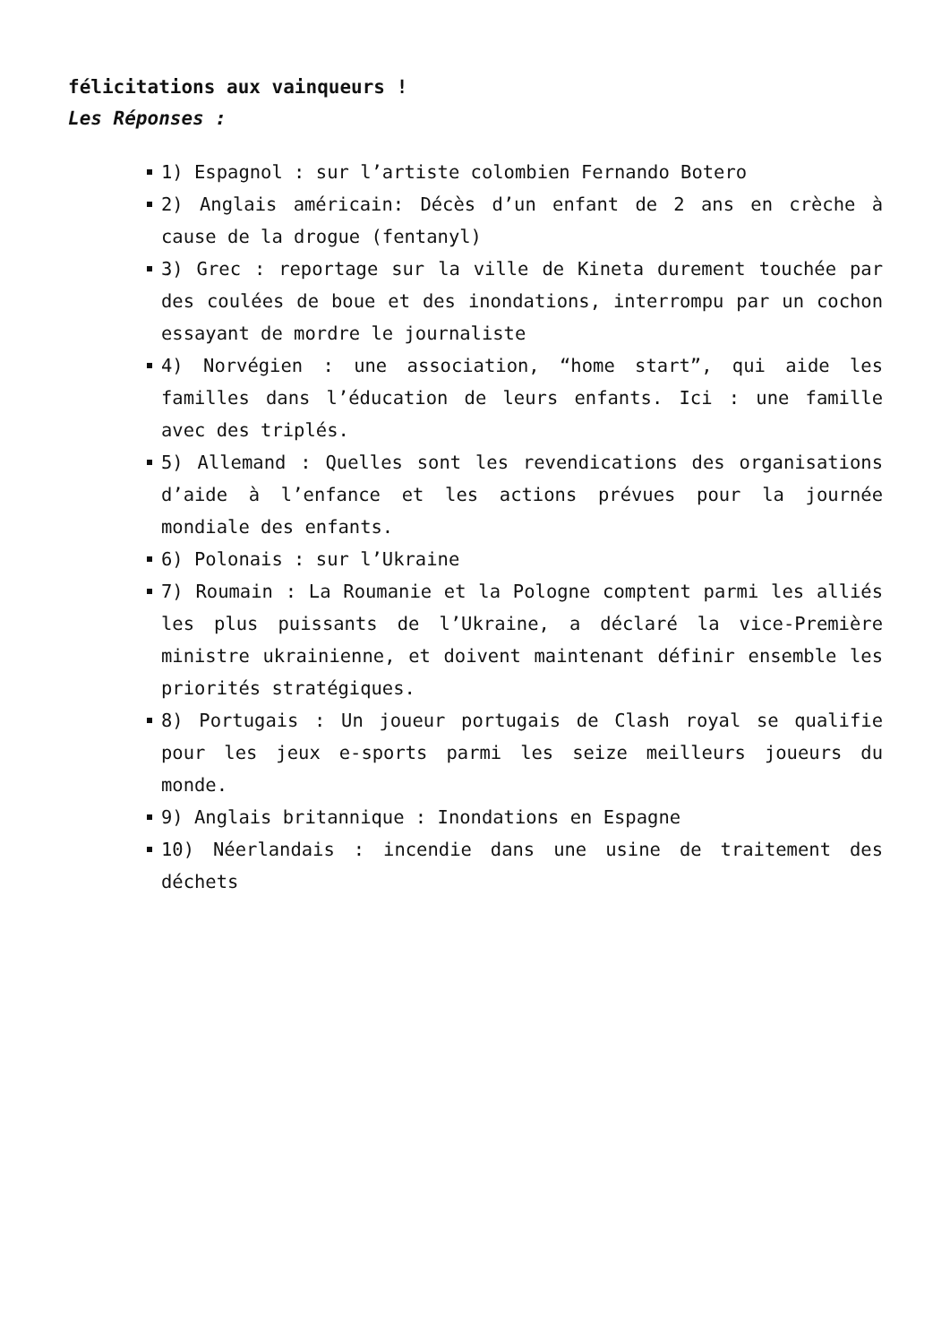félicitations aux vainqueurs !
Les Réponses :
1) Espagnol : sur l’artiste colombien Fernando Botero
2) Anglais américain: Décès d’un enfant de 2 ans en crèche à cause de la drogue (fentanyl)
3) Grec : reportage sur la ville de Kineta durement touchée par des coulées de boue et des inondations, interrompu par un cochon essayant de mordre le journaliste
4) Norvégien : une association, “home start”, qui aide les familles dans l’éducation de leurs enfants. Ici : une famille avec des triplés.
5) Allemand : Quelles sont les revendications des organisations d’aide à l’enfance et les actions prévues pour la journée mondiale des enfants.
6) Polonais : sur l’Ukraine
7) Roumain : La Roumanie et la Pologne comptent parmi les alliés les plus puissants de l’Ukraine, a déclaré la vice-Première ministre ukrainienne, et doivent maintenant définir ensemble les priorités stratégiques.
8) Portugais : Un joueur portugais de Clash royal se qualifie pour les jeux e-sports parmi les seize meilleurs joueurs du monde.
9) Anglais britannique : Inondations en Espagne
10) Néerlandais : incendie dans une usine de traitement des déchets